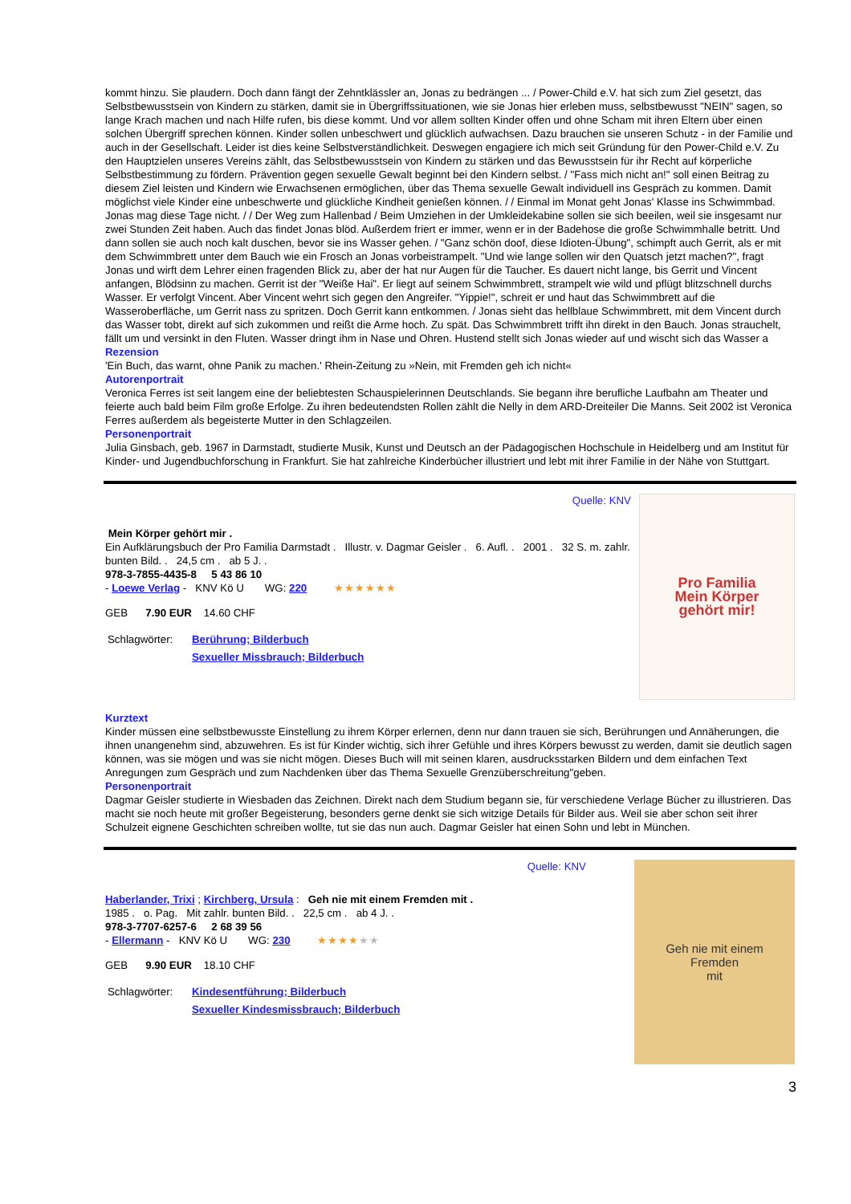kommt hinzu. Sie plaudern. Doch dann fängt der Zehntklässler an, Jonas zu bedrängen ... / Power-Child e.V. hat sich zum Ziel gesetzt, das Selbstbewusstsein von Kindern zu stärken, damit sie in Übergriffssituationen, wie sie Jonas hier erleben muss, selbstbewusst "NEIN" sagen, so lange Krach machen und nach Hilfe rufen, bis diese kommt. Und vor allem sollten Kinder offen und ohne Scham mit ihren Eltern über einen solchen Übergriff sprechen können. Kinder sollen unbeschwert und glücklich aufwachsen. Dazu brauchen sie unseren Schutz - in der Familie und auch in der Gesellschaft. Leider ist dies keine Selbstverständlichkeit. Deswegen engagiere ich mich seit Gründung für den Power-Child e.V. Zu den Hauptzielen unseres Vereins zählt, das Selbstbewusstsein von Kindern zu stärken und das Bewusstsein für ihr Recht auf körperliche Selbstbestimmung zu fördern. Prävention gegen sexuelle Gewalt beginnt bei den Kindern selbst. / "Fass mich nicht an!" soll einen Beitrag zu diesem Ziel leisten und Kindern wie Erwachsenen ermöglichen, über das Thema sexuelle Gewalt individuell ins Gespräch zu kommen. Damit möglichst viele Kinder eine unbeschwerte und glückliche Kindheit genießen können. / / Einmal im Monat geht Jonas' Klasse ins Schwimmbad. Jonas mag diese Tage nicht. / / Der Weg zum Hallenbad / Beim Umziehen in der Umkleidekabine sollen sie sich beeilen, weil sie insgesamt nur zwei Stunden Zeit haben. Auch das findet Jonas blöd. Außerdem friert er immer, wenn er in der Badehose die große Schwimmhalle betritt. Und dann sollen sie auch noch kalt duschen, bevor sie ins Wasser gehen. / "Ganz schön doof, diese Idioten-Übung", schimpft auch Gerrit, als er mit dem Schwimmbrett unter dem Bauch wie ein Frosch an Jonas vorbeistrampelt. "Und wie lange sollen wir den Quatsch jetzt machen?", fragt Jonas und wirft dem Lehrer einen fragenden Blick zu, aber der hat nur Augen für die Taucher. Es dauert nicht lange, bis Gerrit und Vincent anfangen, Blödsinn zu machen. Gerrit ist der "Weiße Hai". Er liegt auf seinem Schwimmbrett, strampelt wie wild und pflügt blitzschnell durchs Wasser. Er verfolgt Vincent. Aber Vincent wehrt sich gegen den Angreifer. "Yippie!", schreit er und haut das Schwimmbrett auf die Wasseroberfläche, um Gerrit nass zu spritzen. Doch Gerrit kann entkommen. / Jonas sieht das hellblaue Schwimmbrett, mit dem Vincent durch das Wasser tobt, direkt auf sich zukommen und reißt die Arme hoch. Zu spät. Das Schwimmbrett trifft ihn direkt in den Bauch. Jonas strauchelt, fällt um und versinkt in den Fluten. Wasser dringt ihm in Nase und Ohren. Hustend stellt sich Jonas wieder auf und wischt sich das Wasser a
Rezension
'Ein Buch, das warnt, ohne Panik zu machen.' Rhein-Zeitung zu »Nein, mit Fremden geh ich nicht«
Autorenportrait
Veronica Ferres ist seit langem eine der beliebtesten Schauspielerinnen Deutschlands. Sie begann ihre berufliche Laufbahn am Theater und feierte auch bald beim Film große Erfolge. Zu ihren bedeutendsten Rollen zählt die Nelly in dem ARD-Dreiteiler Die Manns. Seit 2002 ist Veronica Ferres außerdem als begeisterte Mutter in den Schlagzeilen.
Personenportrait
Julia Ginsbach, geb. 1967 in Darmstadt, studierte Musik, Kunst und Deutsch an der Pädagogischen Hochschule in Heidelberg und am Institut für Kinder- und Jugendbuchforschung in Frankfurt. Sie hat zahlreiche Kinderbücher illustriert und lebt mit ihrer Familie in der Nähe von Stuttgart.
Quelle: KNV
Mein Körper gehört mir .
Ein Aufklärungsbuch der Pro Familia Darmstadt . Illustr. v. Dagmar Geisler . 6. Aufl. . 2001 . 32 S. m. zahlr. bunten Bild. . 24,5 cm . ab 5 J. .
978-3-7855-4435-8 5 43 86 10
- Loewe Verlag - KNV Kö U WG: 220 ★★★★★★
GEB 7.90 EUR 14.60 CHF
Schlagwörter: Berührung; Bilderbuch
Sexueller Missbrauch; Bilderbuch
Pro Familia
Mein Körper
gehört mir!
Kurztext
Kinder müssen eine selbstbewusste Einstellung zu ihrem Körper erlernen, denn nur dann trauen sie sich, Berührungen und Annäherungen, die ihnen unangenehm sind, abzuwehren. Es ist für Kinder wichtig, sich ihrer Gefühle und ihres Körpers bewusst zu werden, damit sie deutlich sagen können, was sie mögen und was sie nicht mögen. Dieses Buch will mit seinen klaren, ausdrucksstarken Bildern und dem einfachen Text Anregungen zum Gespräch und zum Nachdenken über das Thema Sexuelle Grenzüberschreitung"geben.
Personenportrait
Dagmar Geisler studierte in Wiesbaden das Zeichnen. Direkt nach dem Studium begann sie, für verschiedene Verlage Bücher zu illustrieren. Das macht sie noch heute mit großer Begeisterung, besonders gerne denkt sie sich witzige Details für Bilder aus. Weil sie aber schon seit ihrer Schulzeit eignene Geschichten schreiben wollte, tut sie das nun auch. Dagmar Geisler hat einen Sohn und lebt in München.
Quelle: KNV
Haberlander, Trixi ; Kirchberg, Ursula : Geh nie mit einem Fremden mit .
1985 . o. Pag. Mit zahlr. bunten Bild. . 22,5 cm . ab 4 J. .
978-3-7707-6257-6 2 68 39 56
- Ellermann - KNV Kö U WG: 230 ★★★★★★
GEB 9.90 EUR 18.10 CHF
Schlagwörter: Kindesentführung; Bilderbuch
Sexueller Kindesmissbrauch; Bilderbuch
Geh nie mit einem
Fremden
mit
3